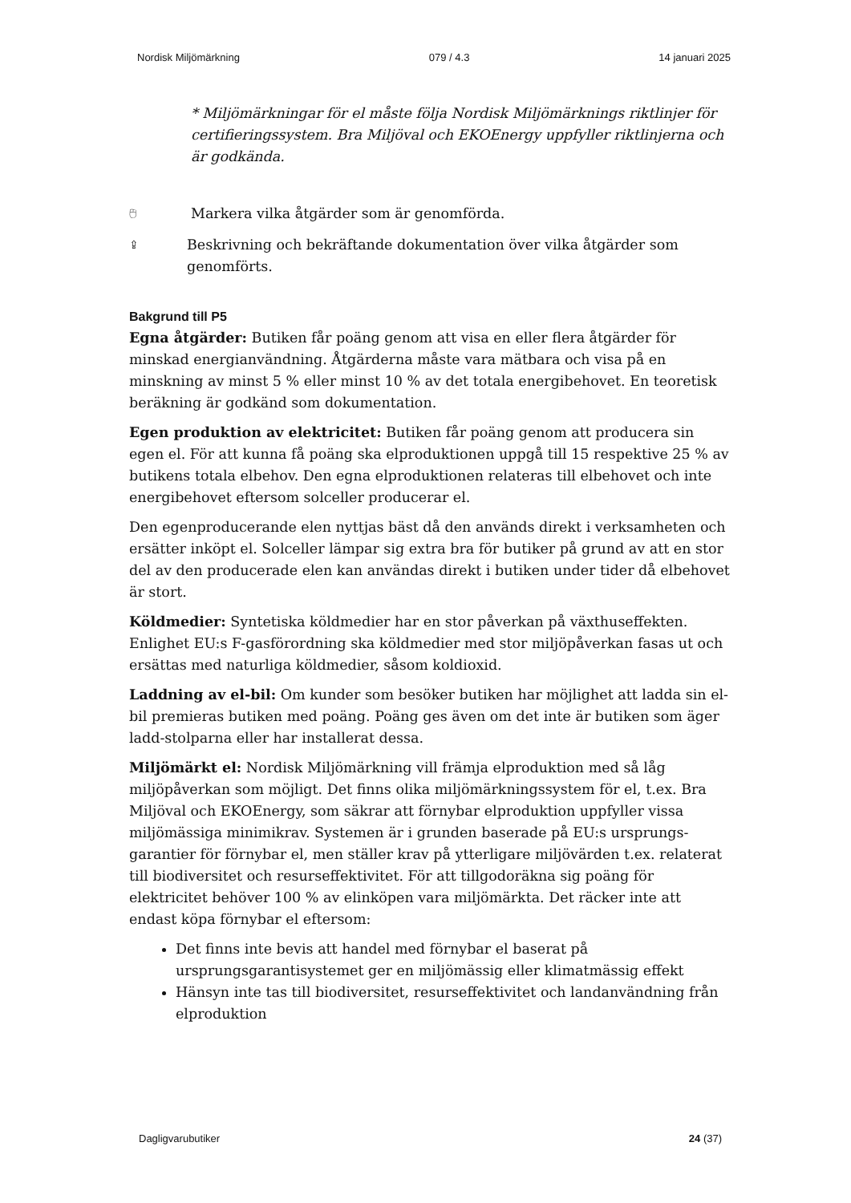Nordisk Miljömärkning 079 / 4.3 14 januari 2025
* Miljömärkningar för el måste följa Nordisk Miljömärknings riktlinjer för certifieringssystem. Bra Miljöval och EKOEnergy uppfyller riktlinjerna och är godkända.
🖰 Markera vilka åtgärder som är genomförda.
⇪ Beskrivning och bekräftande dokumentation över vilka åtgärder som genomförts.
Bakgrund till P5
Egna åtgärder: Butiken får poäng genom att visa en eller flera åtgärder för minskad energianvändning. Åtgärderna måste vara mätbara och visa på en minskning av minst 5 % eller minst 10 % av det totala energibehovet. En teoretisk beräkning är godkänd som dokumentation.
Egen produktion av elektricitet: Butiken får poäng genom att producera sin egen el. För att kunna få poäng ska elproduktionen uppgå till 15 respektive 25 % av butikens totala elbehov. Den egna elproduktionen relateras till elbehovet och inte energibehovet eftersom solceller producerar el.
Den egenproducerande elen nyttjas bäst då den används direkt i verksamheten och ersätter inköpt el. Solceller lämpar sig extra bra för butiker på grund av att en stor del av den producerade elen kan användas direkt i butiken under tider då elbehovet är stort.
Köldmedier: Syntetiska köldmedier har en stor påverkan på växthuseffekten. Enlighet EU:s F-gasförordning ska köldmedier med stor miljöpåverkan fasas ut och ersättas med naturliga köldmedier, såsom koldioxid.
Laddning av el-bil: Om kunder som besöker butiken har möjlighet att ladda sin el-bil premieras butiken med poäng. Poäng ges även om det inte är butiken som äger ladd-stolparna eller har installerat dessa.
Miljömärkt el: Nordisk Miljömärkning vill främja elproduktion med så låg miljöpåverkan som möjligt. Det finns olika miljömärkningssystem för el, t.ex. Bra Miljöval och EKOEnergy, som säkrar att förnybar elproduktion uppfyller vissa miljömässiga minimikrav. Systemen är i grunden baserade på EU:s ursprungs-garantier för förnybar el, men ställer krav på ytterligare miljövärden t.ex. relaterat till biodiversitet och resurseffektivitet. För att tillgodoräkna sig poäng för elektricitet behöver 100 % av elinköpen vara miljömärkta. Det räcker inte att endast köpa förnybar el eftersom:
Det finns inte bevis att handel med förnybar el baserat på ursprungsgarantisystemet ger en miljömässig eller klimatmässig effekt
Hänsyn inte tas till biodiversitet, resurseffektivitet och landanvändning från elproduktion
Dagligvarubutiker 24 (37)